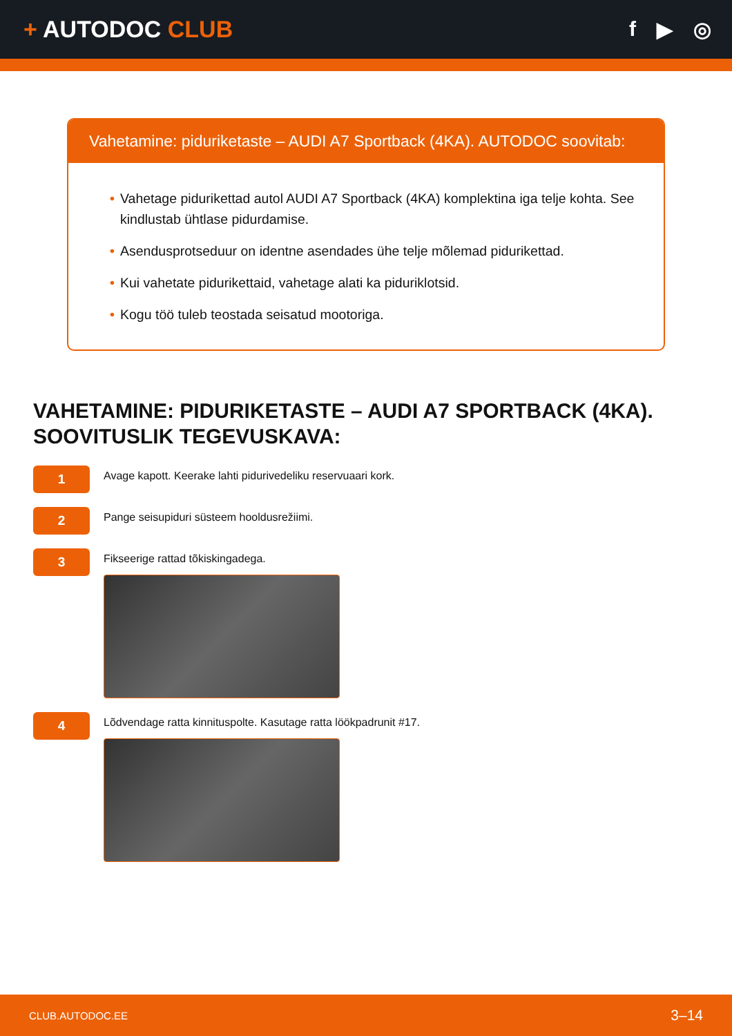+ AUTODOC CLUB f ▶ ◎
Vahetamine: piduriketaste – AUDI A7 Sportback (4KA). AUTODOC soovitab:
• Vahetage pidurikettad autol AUDI A7 Sportback (4KA) komplektina iga telje kohta. See kindlustab ühtlase pidurdamise.
• Asendusprotseduur on identne asendades ühe telje mõlemad pidurikettad.
• Kui vahetate pidurikettaid, vahetage alati ka piduriklotsid.
• Kogu töö tuleb teostada seisatud mootoriga.
VAHETAMINE: PIDURIKETASTE – AUDI A7 SPORTBACK (4KA). SOOVITUSLIK TEGEVUSKAVA:
1
Avage kapott. Keerake lahti pidurivedeliku reservuaari kork.
2
Pange seisupiduri süsteem hooldusrežiimi.
3
Fikseerige rattad tõkiskingadega.
4
Lõdvendage ratta kinnituspolte. Kasutage ratta löökpadrunit #17.
CLUB.AUTODOC.EE 3–14